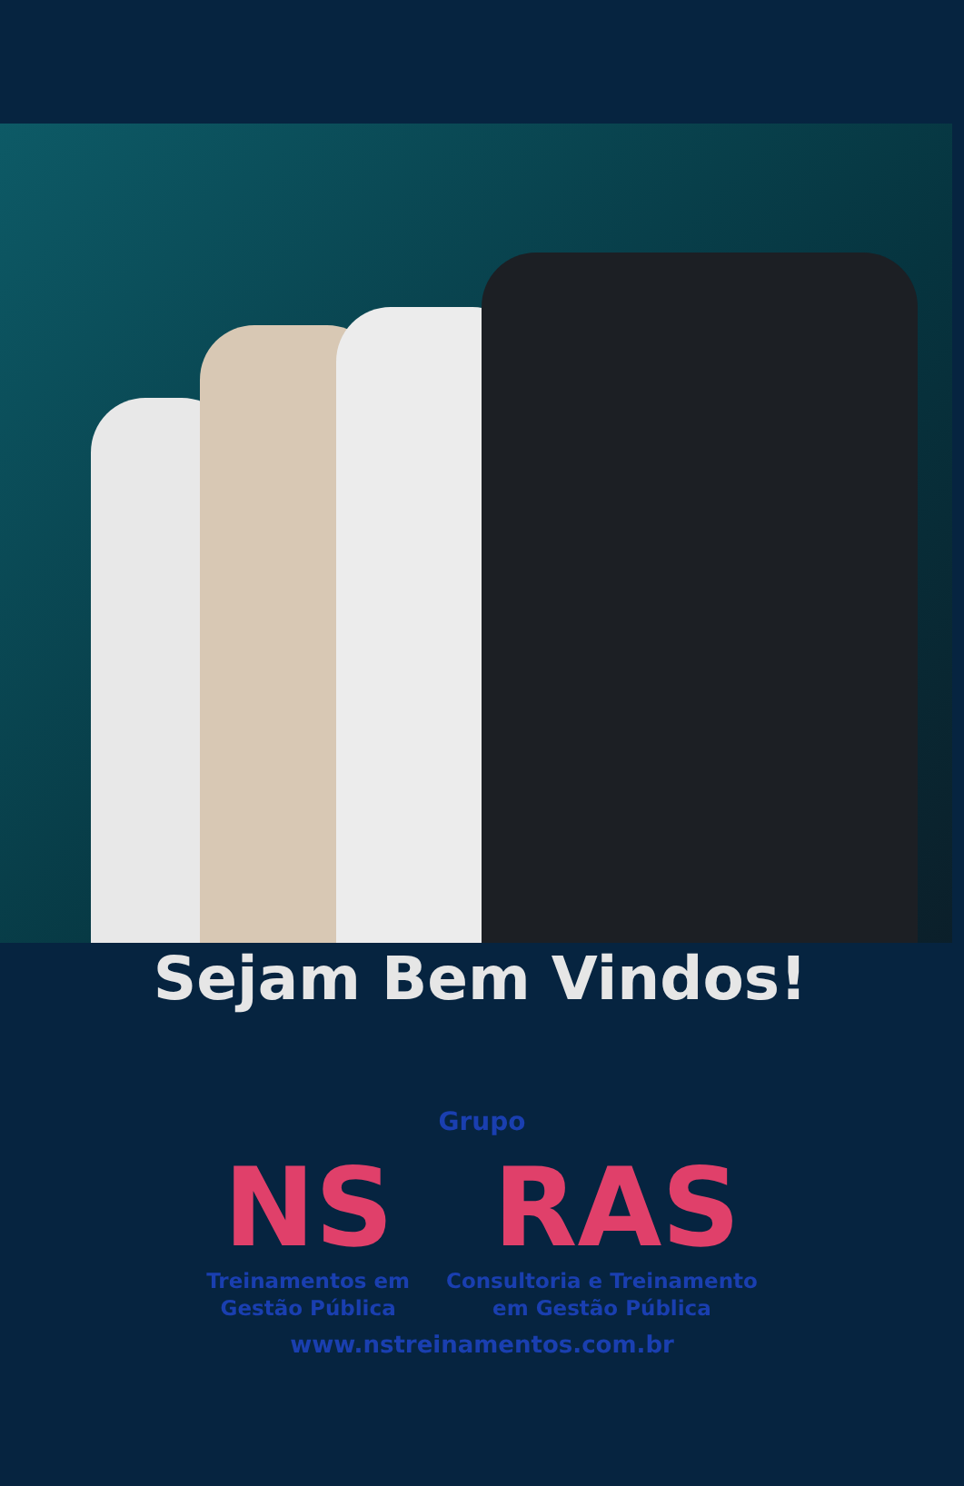Sejam Bem Vindos!
Grupo
NS RAS
Treinamentos em
Gestão Pública
Consultoria e Treinamento
em Gestão Pública
www.nstreinamentos.com.br